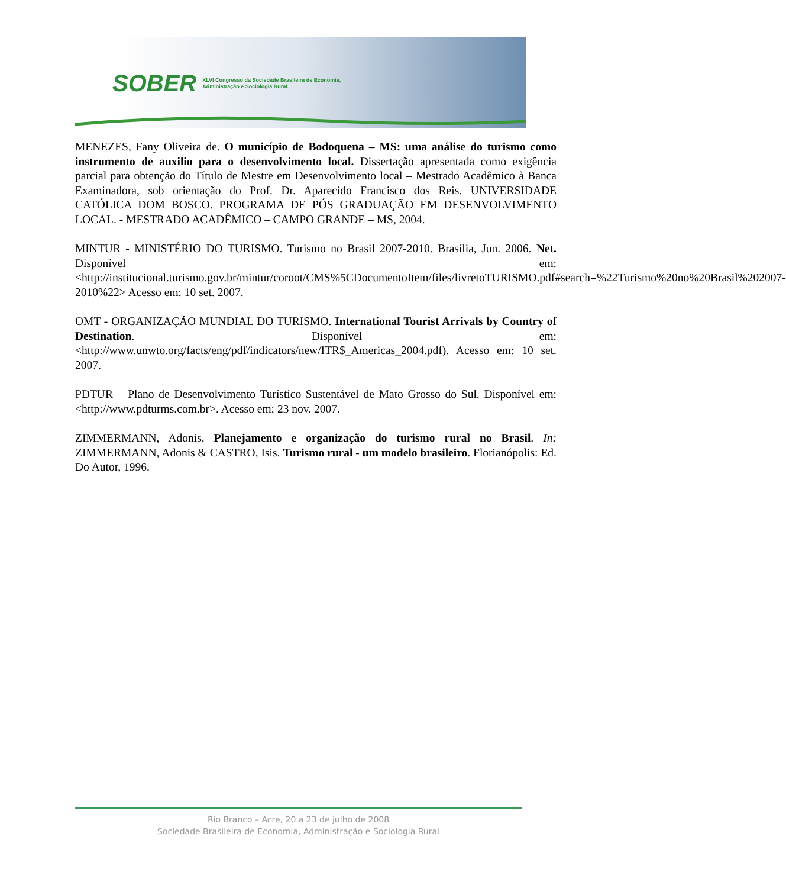SOBER XLVI Congresso da Sociedade Brasileira de Economia,
Administração e Sociologia Rural
MENEZES, Fany Oliveira de. O município de Bodoquena – MS: uma análise do turismo como instrumento de auxilio para o desenvolvimento local. Dissertação apresentada como exigência parcial para obtenção do Título de Mestre em Desenvolvimento local – Mestrado Acadêmico à Banca Examinadora, sob orientação do Prof. Dr. Aparecido Francisco dos Reis. UNIVERSIDADE CATÓLICA DOM BOSCO. PROGRAMA DE PÓS GRADUAÇÃO EM DESENVOLVIMENTO LOCAL. - MESTRADO ACADÊMICO – CAMPO GRANDE – MS, 2004.
MINTUR - MINISTÉRIO DO TURISMO. Turismo no Brasil 2007-2010. Brasília, Jun. 2006. Net. Disponível em: <http://institucional.turismo.gov.br/mintur/coroot/CMS%5CDocumentoItem/files/livretoTURISMO.pdf#search=%22Turismo%20no%20Brasil%202007-2010%22> Acesso em: 10 set. 2007.
OMT - ORGANIZAÇÃO MUNDIAL DO TURISMO. International Tourist Arrivals by Country of Destination. Disponível em: <http://www.unwto.org/facts/eng/pdf/indicators/new/ITR$_Americas_2004.pdf). Acesso em: 10 set. 2007.
PDTUR – Plano de Desenvolvimento Turístico Sustentável de Mato Grosso do Sul. Disponível em: <http://www.pdturms.com.br>. Acesso em: 23 nov. 2007.
ZIMMERMANN, Adonis. Planejamento e organização do turismo rural no Brasil. In: ZIMMERMANN, Adonis & CASTRO, Isis. Turismo rural - um modelo brasileiro. Florianópolis: Ed. Do Autor, 1996.
Rio Branco – Acre, 20 a 23 de julho de 2008
Sociedade Brasileira de Economia, Administração e Sociologia Rural